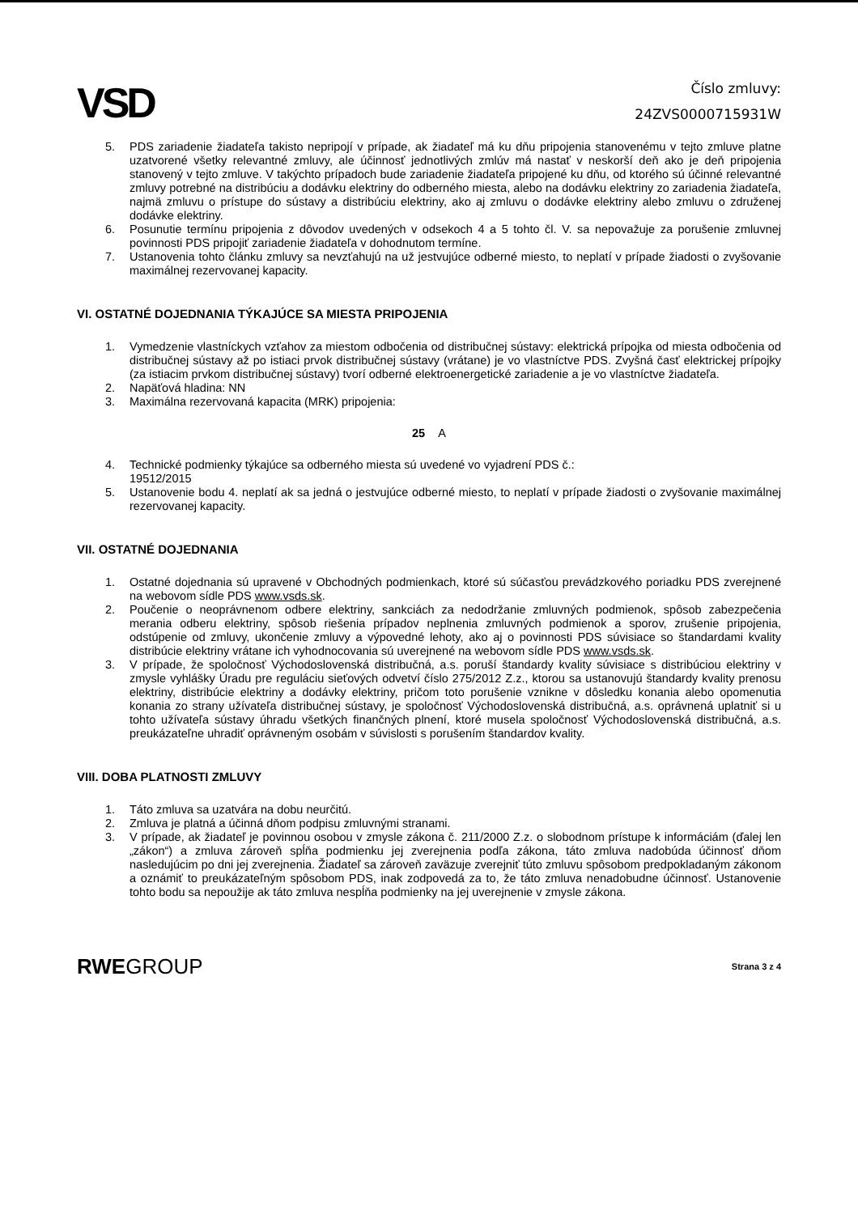VSD
Číslo zmluvy:
24ZVS0000715931W
5. PDS zariadenie žiadateľa takisto nepripojí v prípade, ak žiadateľ má ku dňu pripojenia stanovenému v tejto zmluve platne uzatvorené všetky relevantné zmluvy, ale účinnosť jednotlivých zmlúv má nastať v neskorší deň ako je deň pripojenia stanovený v tejto zmluve. V takýchto prípadoch bude zariadenie žiadateľa pripojené ku dňu, od ktorého sú účinné relevantné zmluvy potrebné na distribúciu a dodávku elektriny do odberného miesta, alebo na dodávku elektriny zo zariadenia žiadateľa, najmä zmluvu o prístupe do sústavy a distribúciu elektriny, ako aj zmluvu o dodávke elektriny alebo zmluvu o združenej dodávke elektriny.
6. Posunutie termínu pripojenia z dôvodov uvedených v odsekoch 4 a 5 tohto čl. V. sa nepovažuje za porušenie zmluvnej povinnosti PDS pripojiť zariadenie žiadateľa v dohodnutom termíne.
7. Ustanovenia tohto článku zmluvy sa nevzťahujú na už jestvujúce odberné miesto, to neplatí v prípade žiadosti o zvyšovanie maximálnej rezervovanej kapacity.
VI. OSTATNÉ DOJEDNANIA TÝKAJÚCE SA MIESTA PRIPOJENIA
1. Vymedzenie vlastníckych vzťahov za miestom odbočenia od distribučnej sústavy: elektrická prípojka od miesta odbočenia od distribučnej sústavy až po istiaci prvok distribučnej sústavy (vrátane) je vo vlastníctve PDS. Zvyšná časť elektrickej prípojky (za istiacim prvkom distribučnej sústavy) tvorí odberné elektroenergetické zariadenie a je vo vlastníctve žiadateľa.
2. Napäťová hladina: NN
3. Maximálna rezervovaná kapacita (MRK) pripojenia:
25 A
4. Technické podmienky týkajúce sa odberného miesta sú uvedené vo vyjadrení PDS č.:
19512/2015
5. Ustanovenie bodu 4. neplatí ak sa jedná o jestvujúce odberné miesto, to neplatí v prípade žiadosti o zvyšovanie maximálnej rezervovanej kapacity.
VII. OSTATNÉ DOJEDNANIA
1. Ostatné dojednania sú upravené v Obchodných podmienkach, ktoré sú súčasťou prevádzkového poriadku PDS zverejnené na webovom sídle PDS www.vsds.sk.
2. Poučenie o neoprávnenom odbere elektriny, sankciách za nedodržanie zmluvných podmienok, spôsob zabezpečenia merania odberu elektriny, spôsob riešenia prípadov neplnenia zmluvných podmienok a sporov, zrušenie pripojenia, odstúpenie od zmluvy, ukončenie zmluvy a výpovedné lehoty, ako aj o povinnosti PDS súvisiace so štandardami kvality distribúcie elektriny vrátane ich vyhodnocovania sú uverejnené na webovom sídle PDS www.vsds.sk.
3. V prípade, že spoločnosť Východoslovenská distribučná, a.s. poruší štandardy kvality súvisiace s distribúciou elektriny v zmysle vyhlášky Úradu pre reguláciu sieťových odvetví číslo 275/2012 Z.z., ktorou sa ustanovujú štandardy kvality prenosu elektriny, distribúcie elektriny a dodávky elektriny, pričom toto porušenie vznikne v dôsledku konania alebo opomenutia konania zo strany užívateľa distribučnej sústavy, je spoločnosť Východoslovenská distribučná, a.s. oprávnená uplatniť si u tohto užívateľa sústavy úhradu všetkých finančných plnení, ktoré musela spoločnosť Východoslovenská distribučná, a.s. preukázateľne uhradiť oprávneným osobám v súvislosti s porušením štandardov kvality.
VIII. DOBA PLATNOSTI ZMLUVY
1. Táto zmluva sa uzatvára na dobu neurčitú.
2. Zmluva je platná a účinná dňom podpisu zmluvnými stranami.
3. V prípade, ak žiadateľ je povinnou osobou v zmysle zákona č. 211/2000 Z.z. o slobodnom prístupe k informáciám (ďalej len „zákon“) a zmluva zároveň spĺňa podmienku jej zverejnenia podľa zákona, táto zmluva nadobúda účinnosť dňom nasledujúcim po dni jej zverejnenia. Žiadateľ sa zároveň zaväzuje zverejniť túto zmluvu spôsobom predpokladaným zákonom a oznámiť to preukázateľným spôsobom PDS, inak zodpovedá za to, že táto zmluva nenadobudne účinnosť. Ustanovenie tohto bodu sa nepoužije ak táto zmluva nespĺňa podmienky na jej uverejnenie v zmysle zákona.
RWEGROUP Strana 3 z 4